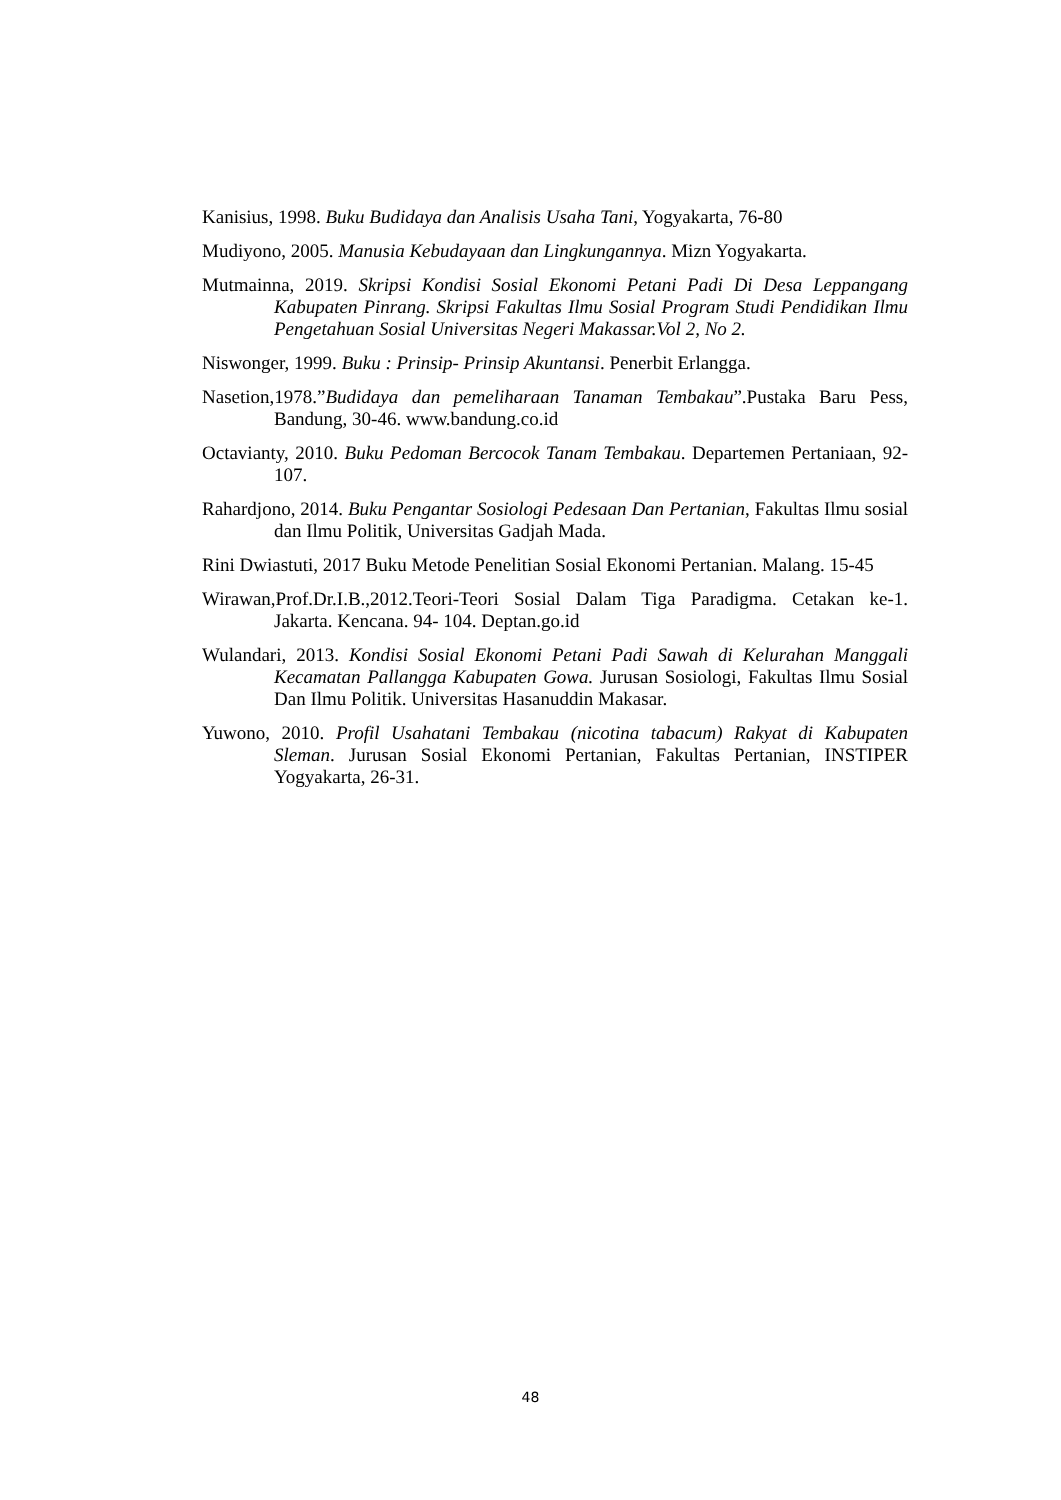Kanisius, 1998. Buku Budidaya dan Analisis Usaha Tani, Yogyakarta, 76-80
Mudiyono, 2005. Manusia Kebudayaan dan Lingkungannya. Mizn Yogyakarta.
Mutmainna, 2019. Skripsi Kondisi Sosial Ekonomi Petani Padi Di Desa Leppangang Kabupaten Pinrang. Skripsi Fakultas Ilmu Sosial Program Studi Pendidikan Ilmu Pengetahuan Sosial Universitas Negeri Makassar.Vol 2, No 2.
Niswonger, 1999. Buku : Prinsip- Prinsip Akuntansi. Penerbit Erlangga.
Nasetion,1978.”Budidaya dan pemeliharaan Tanaman Tembakau”.Pustaka Baru Pess, Bandung, 30-46. www.bandung.co.id
Octavianty, 2010. Buku Pedoman Bercocok Tanam Tembakau. Departemen Pertaniaan, 92-107.
Rahardjono, 2014. Buku Pengantar Sosiologi Pedesaan Dan Pertanian, Fakultas Ilmu sosial dan Ilmu Politik, Universitas Gadjah Mada.
Rini Dwiastuti, 2017 Buku Metode Penelitian Sosial Ekonomi Pertanian. Malang. 15-45
Wirawan,Prof.Dr.I.B.,2012.Teori-Teori Sosial Dalam Tiga Paradigma. Cetakan ke-1. Jakarta. Kencana. 94- 104. Deptan.go.id
Wulandari, 2013. Kondisi Sosial Ekonomi Petani Padi Sawah di Kelurahan Manggali Kecamatan Pallangga Kabupaten Gowa. Jurusan Sosiologi, Fakultas Ilmu Sosial Dan Ilmu Politik. Universitas Hasanuddin Makasar.
Yuwono, 2010. Profil Usahatani Tembakau (nicotina tabacum) Rakyat di Kabupaten Sleman. Jurusan Sosial Ekonomi Pertanian, Fakultas Pertanian, INSTIPER Yogyakarta, 26-31.
48